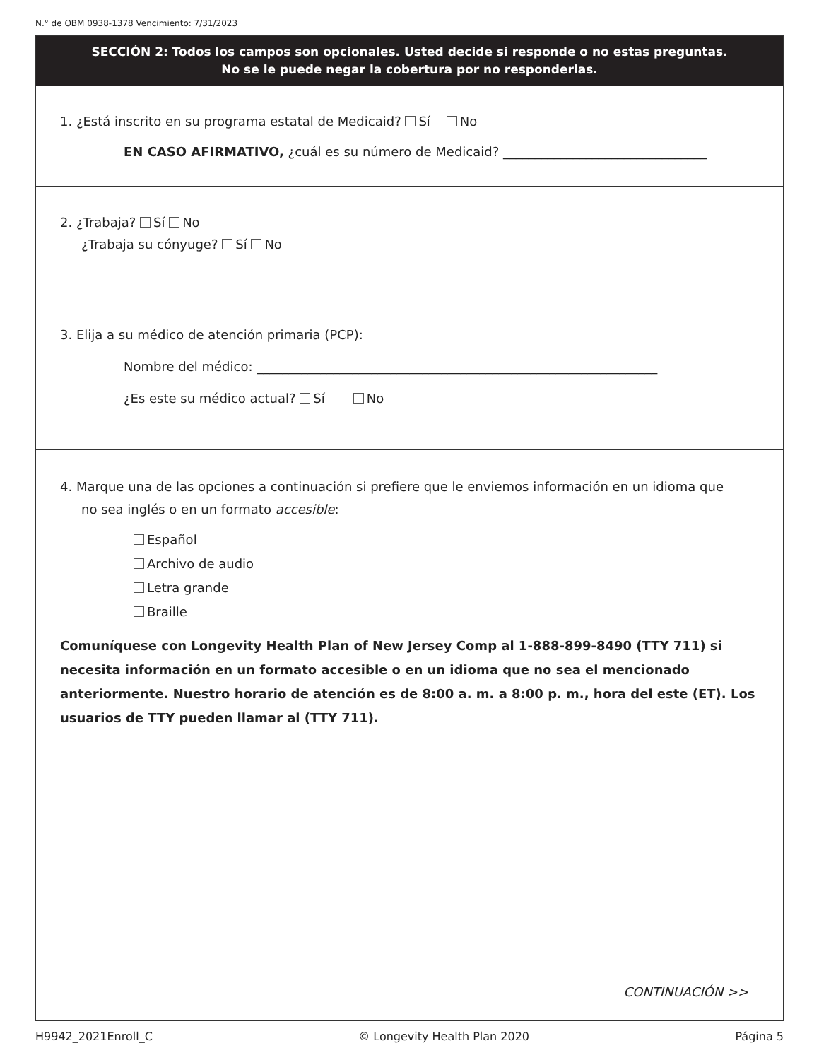N.° de OBM 0938-1378 Vencimiento: 7/31/2023
SECCIÓN 2: Todos los campos son opcionales. Usted decide si responde o no estas preguntas.
No se le puede negar la cobertura por no responderlas.
1. ¿Está inscrito en su programa estatal de Medicaid? Sí No
EN CASO AFIRMATIVO, ¿cuál es su número de Medicaid? ________________________________
2. ¿Trabaja? Sí No
¿Trabaja su cónyuge? Sí No
3. Elija a su médico de atención primaria (PCP):
Nombre del médico: _______________________________________________________________
¿Es este su médico actual? Sí No
4. Marque una de las opciones a continuación si prefiere que le enviemos información en un idioma que
no sea inglés o en un formato accesible:
Español
Archivo de audio
Letra grande
Braille
Comuníquese con Longevity Health Plan of New Jersey Comp al 1-888-899-8490 (TTY 711) si necesita información en un formato accesible o en un idioma que no sea el mencionado anteriormente. Nuestro horario de atención es de 8:00 a. m. a 8:00 p. m., hora del este (ET). Los usuarios de TTY pueden llamar al (TTY 711).
CONTINUACIÓN >>
H9942_2021Enroll_C © Longevity Health Plan 2020 Página 5